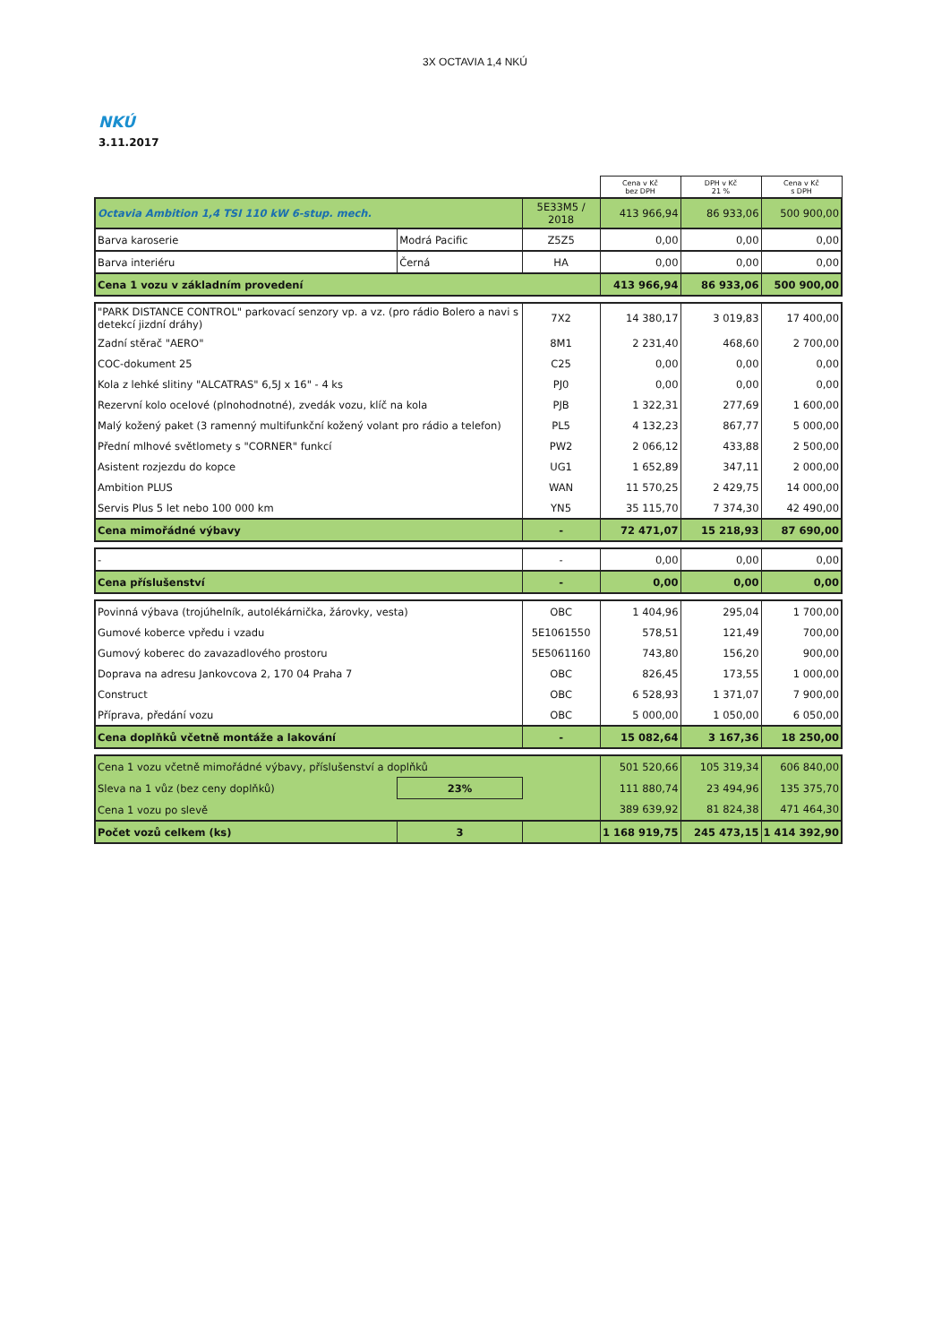3X OCTAVIA 1,4 NKÚ
NKÚ
3.11.2017
| | | | Cena v Kč bez DPH | DPH v Kč 21 % | Cena v Kč s DPH |
| --- | --- | --- | --- | --- | --- |
| Octavia Ambition 1,4 TSI 110 kW 6-stup. mech. | | 5E33M5 / 2018 | 413 966,94 | 86 933,06 | 500 900,00 |
| Barva karoserie | Modrá Pacific | Z5Z5 | 0,00 | 0,00 | 0,00 |
| Barva interiéru | Černá | HA | 0,00 | 0,00 | 0,00 |
| Cena 1 vozu v základním provedení | | | 413 966,94 | 86 933,06 | 500 900,00 |
| "PARK DISTANCE CONTROL" parkovací senzory vp. a vz. (pro rádio Bolero a navi s detekcí jizdní dráhy) | | 7X2 | 14 380,17 | 3 019,83 | 17 400,00 |
| Zadní stěrač "AERO" | | 8M1 | 2 231,40 | 468,60 | 2 700,00 |
| COC-dokument 25 | | C25 | 0,00 | 0,00 | 0,00 |
| Kola z lehké slitiny "ALCATRAS" 6,5J x 16" - 4 ks | | PJ0 | 0,00 | 0,00 | 0,00 |
| Rezervní kolo ocelové (plnohodnotné), zvedák vozu, klíč na kola | | PJB | 1 322,31 | 277,69 | 1 600,00 |
| Malý kožený paket (3 ramenný multifunkční kožený volant pro rádio a telefon) | | PL5 | 4 132,23 | 867,77 | 5 000,00 |
| Přední mlhové světlomety s "CORNER" funkcí | | PW2 | 2 066,12 | 433,88 | 2 500,00 |
| Asistent rozjezdu do kopce | | UG1 | 1 652,89 | 347,11 | 2 000,00 |
| Ambition PLUS | | WAN | 11 570,25 | 2 429,75 | 14 000,00 |
| Servis Plus 5 let nebo 100 000 km | | YN5 | 35 115,70 | 7 374,30 | 42 490,00 |
| Cena mimořádné výbavy | | - | 72 471,07 | 15 218,93 | 87 690,00 |
| - | | - | 0,00 | 0,00 | 0,00 |
| Cena příslušenství | | - | 0,00 | 0,00 | 0,00 |
| Povinná výbava (trojúhelník, autolékárnička, žárovky, vesta) | | OBC | 1 404,96 | 295,04 | 1 700,00 |
| Gumové koberce vpředu i vzadu | | 5E1061550 | 578,51 | 121,49 | 700,00 |
| Gumový koberec do zavazadlového prostoru | | 5E5061160 | 743,80 | 156,20 | 900,00 |
| Doprava na adresu Jankovcova 2, 170 04 Praha 7 | | OBC | 826,45 | 173,55 | 1 000,00 |
| Construct | | OBC | 6 528,93 | 1 371,07 | 7 900,00 |
| Příprava, předání vozu | | OBC | 5 000,00 | 1 050,00 | 6 050,00 |
| Cena doplňků včetně montáže a lakování | | - | 15 082,64 | 3 167,36 | 18 250,00 |
| Cena 1 vozu včetně mimořádné výbavy, příslušenství a doplňků | | | 501 520,66 | 105 319,34 | 606 840,00 |
| Sleva na 1 vůz (bez ceny doplňků) | 23% | | 111 880,74 | 23 494,96 | 135 375,70 |
| Cena 1 vozu po slevě | | | 389 639,92 | 81 824,38 | 471 464,30 |
| Počet vozů celkem (ks) | 3 | | 1 168 919,75 | 245 473,15 | 1 414 392,90 |